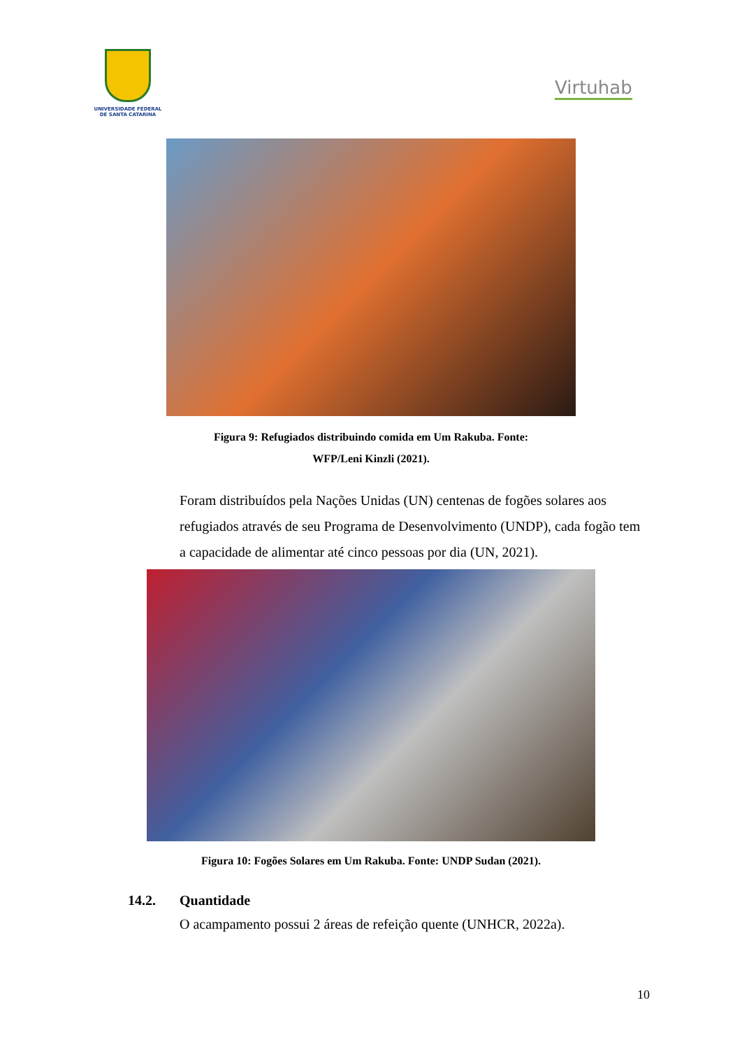UNIVERSIDADE FEDERAL
DE SANTA CATARINA
Virtuhab
Figura 9: Refugiados distribuindo comida em Um Rakuba. Fonte: WFP/Leni Kinzli (2021).
Foram distribuídos pela Nações Unidas (UN) centenas de fogões solares aos refugiados através de seu Programa de Desenvolvimento (UNDP), cada fogão tem a capacidade de alimentar até cinco pessoas por dia (UN, 2021).
Figura 10: Fogões Solares em Um Rakuba. Fonte: UNDP Sudan (2021).
14.2. Quantidade
O acampamento possui 2 áreas de refeição quente (UNHCR, 2022a).
10